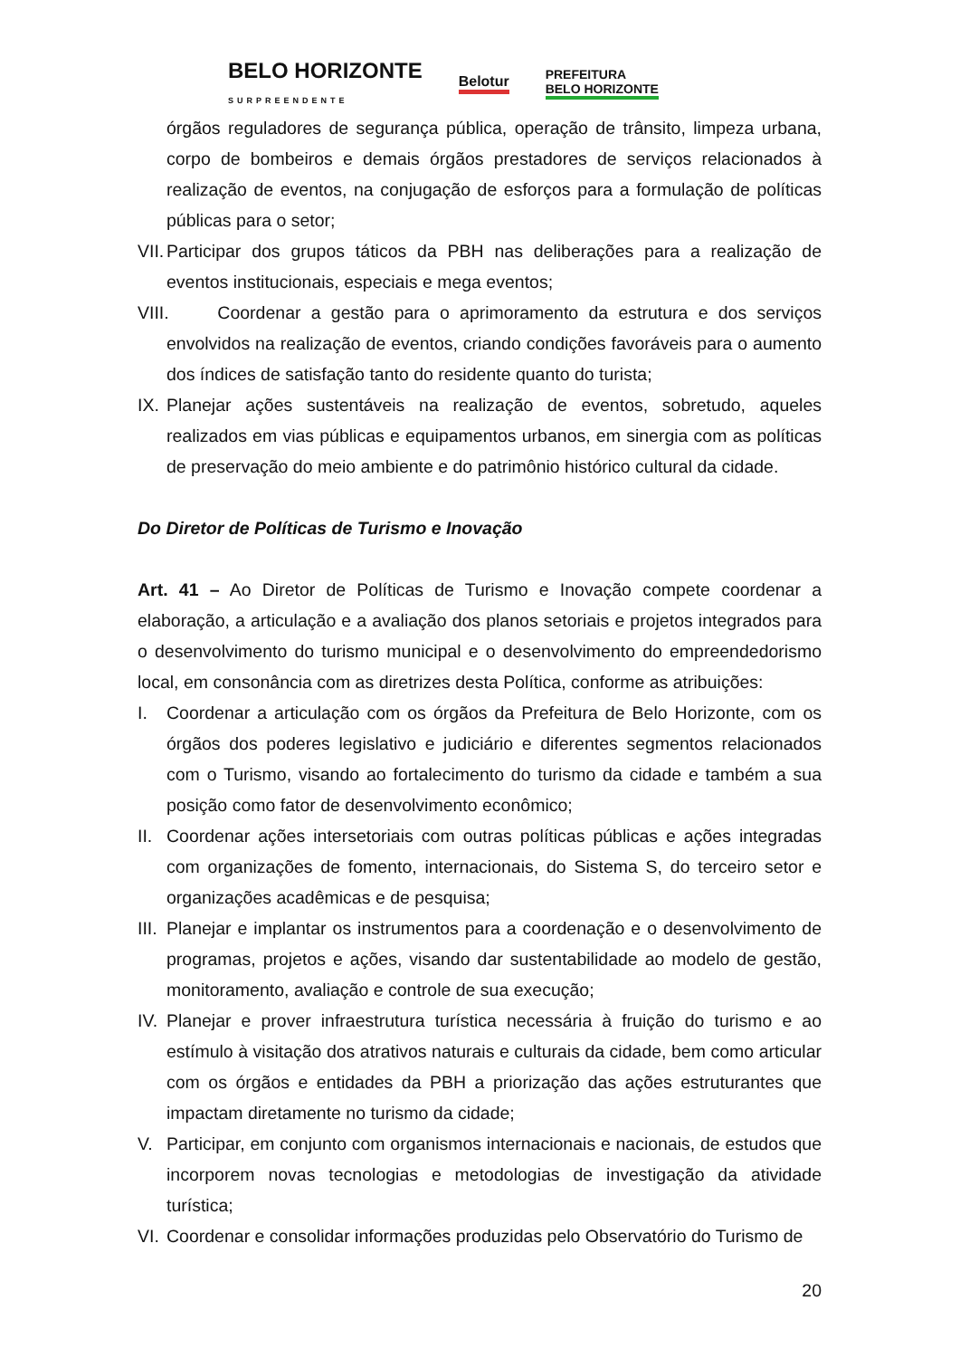BELO HORIZONTE
SURPREENDENTE Belotur PREFEITURA
BELO HORIZONTE
órgãos reguladores de segurança pública, operação de trânsito, limpeza urbana, corpo de bombeiros e demais órgãos prestadores de serviços relacionados à realização de eventos, na conjugação de esforços para a formulação de políticas públicas para o setor;
VII. Participar dos grupos táticos da PBH nas deliberações para a realização de eventos institucionais, especiais e mega eventos;
VIII. Coordenar a gestão para o aprimoramento da estrutura e dos serviços envolvidos na realização de eventos, criando condições favoráveis para o aumento dos índices de satisfação tanto do residente quanto do turista;
IX. Planejar ações sustentáveis na realização de eventos, sobretudo, aqueles realizados em vias públicas e equipamentos urbanos, em sinergia com as políticas de preservação do meio ambiente e do patrimônio histórico cultural da cidade.
Do Diretor de Políticas de Turismo e Inovação
Art. 41 – Ao Diretor de Políticas de Turismo e Inovação compete coordenar a elaboração, a articulação e a avaliação dos planos setoriais e projetos integrados para o desenvolvimento do turismo municipal e o desenvolvimento do empreendedorismo local, em consonância com as diretrizes desta Política, conforme as atribuições:
I. Coordenar a articulação com os órgãos da Prefeitura de Belo Horizonte, com os órgãos dos poderes legislativo e judiciário e diferentes segmentos relacionados com o Turismo, visando ao fortalecimento do turismo da cidade e também a sua posição como fator de desenvolvimento econômico;
II. Coordenar ações intersetoriais com outras políticas públicas e ações integradas com organizações de fomento, internacionais, do Sistema S, do terceiro setor e organizações acadêmicas e de pesquisa;
III. Planejar e implantar os instrumentos para a coordenação e o desenvolvimento de programas, projetos e ações, visando dar sustentabilidade ao modelo de gestão, monitoramento, avaliação e controle de sua execução;
IV. Planejar e prover infraestrutura turística necessária à fruição do turismo e ao estímulo à visitação dos atrativos naturais e culturais da cidade, bem como articular com os órgãos e entidades da PBH a priorização das ações estruturantes que impactam diretamente no turismo da cidade;
V. Participar, em conjunto com organismos internacionais e nacionais, de estudos que incorporem novas tecnologias e metodologias de investigação da atividade turística;
VI. Coordenar e consolidar informações produzidas pelo Observatório do Turismo de
20